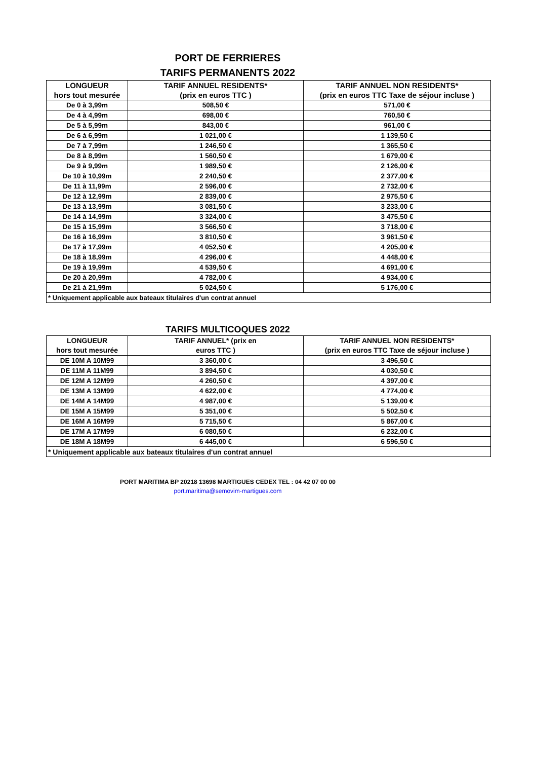PORT DE FERRIERES
TARIFS PERMANENTS 2022
| LONGUEUR hors tout mesurée | TARIF ANNUEL RESIDENTS* (prix en euros TTC ) | TARIF ANNUEL NON RESIDENTS* (prix en euros TTC Taxe de séjour incluse ) |
| --- | --- | --- |
| De 0 à 3,99m | 508,50 € | 571,00 € |
| De 4 à 4,99m | 698,00 € | 760,50 € |
| De 5 à 5,99m | 843,00 € | 961,00 € |
| De 6 à 6,99m | 1 021,00 € | 1 139,50 € |
| De 7 à 7,99m | 1 246,50 € | 1 365,50 € |
| De 8 à 8,99m | 1 560,50 € | 1 679,00 € |
| De 9 à 9,99m | 1 989,50 € | 2 126,00 € |
| De 10 à 10,99m | 2 240,50 € | 2 377,00 € |
| De 11 à 11,99m | 2 596,00 € | 2 732,00 € |
| De 12 à 12,99m | 2 839,00 € | 2 975,50 € |
| De 13 à 13,99m | 3 081,50 € | 3 233,00 € |
| De 14 à 14,99m | 3 324,00 € | 3 475,50 € |
| De 15 à 15,99m | 3 566,50 € | 3 718,00 € |
| De 16 à 16,99m | 3 810,50 € | 3 961,50 € |
| De 17 à 17,99m | 4 052,50 € | 4 205,00 € |
| De 18 à 18,99m | 4 296,00 € | 4 448,00 € |
| De 19 à 19,99m | 4 539,50 € | 4 691,00 € |
| De 20 à 20,99m | 4 782,00 € | 4 934,00 € |
| De 21 à 21,99m | 5 024,50 € | 5 176,00 € |
| * Uniquement applicable aux bateaux titulaires d'un contrat annuel | | |
TARIFS MULTICOQUES 2022
| LONGUEUR hors tout mesurée | TARIF ANNUEL* (prix en euros TTC ) | TARIF ANNUEL NON RESIDENTS* (prix en euros TTC Taxe de séjour incluse ) |
| --- | --- | --- |
| DE 10M A 10M99 | 3 360,00 € | 3 496,50 € |
| DE 11M A 11M99 | 3 894,50 € | 4 030,50 € |
| DE 12M A 12M99 | 4 260,50 € | 4 397,00 € |
| DE 13M A 13M99 | 4 622,00 € | 4 774,00 € |
| DE 14M A 14M99 | 4 987,00 € | 5 139,00 € |
| DE 15M A 15M99 | 5 351,00 € | 5 502,50 € |
| DE 16M A 16M99 | 5 715,50 € | 5 867,00 € |
| DE 17M A 17M99 | 6 080,50 € | 6 232,00 € |
| DE 18M A 18M99 | 6 445,00 € | 6 596,50 € |
| * Uniquement applicable aux bateaux titulaires d'un contrat annuel | | |
PORT MARITIMA BP 20218 13698 MARTIGUES CEDEX TEL : 04 42 07 00 00
port.maritima@semovim-martigues.com